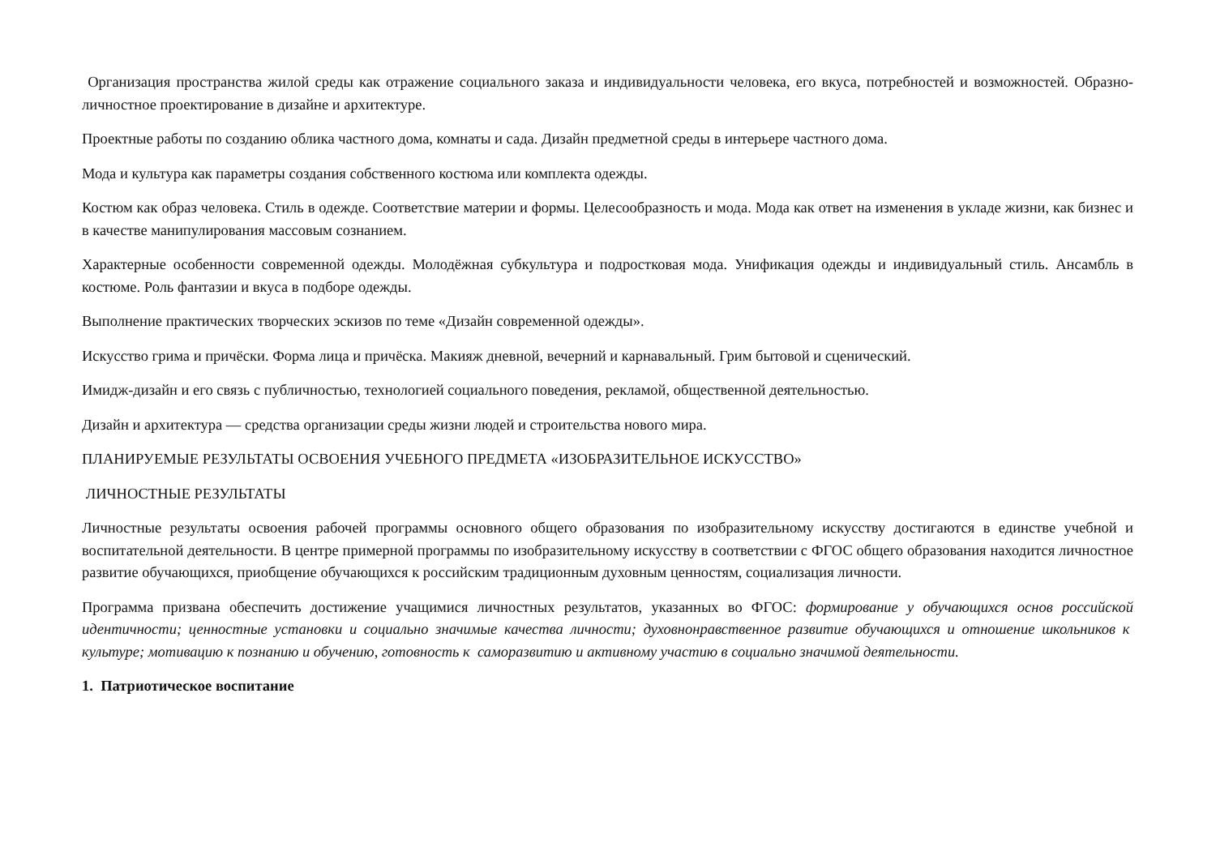Организация пространства жилой среды как отражение социального заказа и индивидуальности человека, его вкуса, потребностей и возможностей. Образно-личностное проектирование в дизайне и архитектуре.
Проектные работы по созданию облика частного дома, комнаты и сада. Дизайн предметной среды в интерьере частного дома.
Мода и культура как параметры создания собственного костюма или комплекта одежды.
Костюм как образ человека. Стиль в одежде. Соответствие материи и формы. Целесообразность и мода. Мода как ответ на изменения в укладе жизни, как бизнес и в качестве манипулирования массовым сознанием.
Характерные особенности современной одежды. Молодёжная субкультура и подростковая мода. Унификация одежды и индивидуальный стиль. Ансамбль в костюме. Роль фантазии и вкуса в подборе одежды.
Выполнение практических творческих эскизов по теме «Дизайн современной одежды».
Искусство грима и причёски. Форма лица и причёска. Макияж дневной, вечерний и карнавальный. Грим бытовой и сценический.
Имидж-дизайн и его связь с публичностью, технологией социального поведения, рекламой, общественной деятельностью.
Дизайн и архитектура — средства организации среды жизни людей и строительства нового мира.
ПЛАНИРУЕМЫЕ РЕЗУЛЬТАТЫ ОСВОЕНИЯ УЧЕБНОГО ПРЕДМЕТА «ИЗОБРАЗИТЕЛЬНОЕ ИСКУССТВО»
ЛИЧНОСТНЫЕ РЕЗУЛЬТАТЫ
Личностные результаты освоения рабочей программы основного общего образования по изобразительному искусству достигаются в единстве учебной и воспитательной деятельности. В центре примерной программы по изобразительному искусству в соответствии с ФГОС общего образования находится личностное развитие обучающихся, приобщение обучающихся к российским традиционным духовным ценностям, социализация личности.
Программа призвана обеспечить достижение учащимися личностных результатов, указанных во ФГОС: формирование у обучающихся основ российской идентичности; ценностные установки и социально значимые качества личности; духовнонравственное развитие обучающихся и отношение школьников к культуре; мотивацию к познанию и обучению, готовность к саморазвитию и активному участию в социально значимой деятельности.
1. Патриотическое воспитание